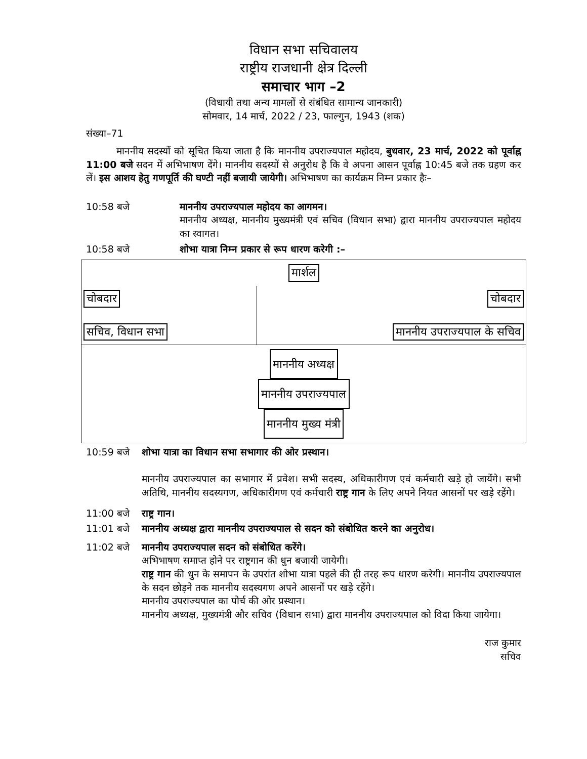विधान सभा सचिवालय
राष्ट्रीय राजधानी क्षेत्र दिल्ली
समाचार भाग –2
(विधायी तथा अन्य मामलों से संबंधित सामान्य जानकारी)
सोमवार, 14 मार्च, 2022 / 23, फाल्गुन, 1943 (शक)
संख्या–71
माननीय सदस्यों को सूचित किया जाता है कि माननीय उपराज्यपाल महोदय, बुधवार, 23 मार्च, 2022 को पूर्वाह्न 11:00 बजे सदन में अभिभाषण देंगे। माननीय सदस्यों से अनुरोध है कि वे अपना आसन पूर्वाह्न 10:45 बजे तक ग्रहण कर लें। इस आशय हेतु गणपूर्ति की घण्टी नहीं बजायी जायेगी। अभिभाषण का कार्यक्रम निम्न प्रकार हैः–
10:58 बजे माननीय उपराज्यपाल महोदय का आगमन।
माननीय अध्यक्ष, माननीय मुख्यमंत्री एवं सचिव (विधान सभा) द्वारा माननीय उपराज्यपाल महोदय का स्वागत।
10:58 बजे शोभा यात्रा निम्न प्रकार से रूप धारण करेगी :–
| मार्शल | |
| चोबदार सचिव, विधान सभा | चोबदार माननीय उपराज्यपाल के सचिव |
| माननीय अध्यक्ष माननीय उपराज्यपाल माननीय मुख्य मंत्री | |
10:59 बजे शोभा यात्रा का विधान सभा सभागार की ओर प्रस्थान।
माननीय उपराज्यपाल का सभागार में प्रवेश। सभी सदस्य, अधिकारीगण एवं कर्मचारी खड़े हो जायेंगे। सभी अतिथि, माननीय सदस्यगण, अधिकारीगण एवं कर्मचारी राष्ट्र गान के लिए अपने नियत आसनों पर खड़े रहेंगे।
11:00 बजे राष्ट्र गान।
11:01 बजे माननीय अध्यक्ष द्वारा माननीय उपराज्यपाल से सदन को संबोधित करने का अनुरोध।
11:02 बजे माननीय उपराज्यपाल सदन को संबोधित करेंगे।
अभिभाषण समाप्त होने पर राष्ट्रगान की धुन बजायी जायेगी।
राष्ट्र गान की धुन के समापन के उपरांत शोभा यात्रा पहले की ही तरह रूप धारण करेगी। माननीय उपराज्यपाल के सदन छोड़ने तक माननीय सदस्यगण अपने आसनों पर खड़े रहेंगे।
माननीय उपराज्यपाल का पोर्च की ओर प्रस्थान।
माननीय अध्यक्ष, मुख्यमंत्री और सचिव (विधान सभा) द्वारा माननीय उपराज्यपाल को विदा किया जायेगा।
राज कुमार
सचिव